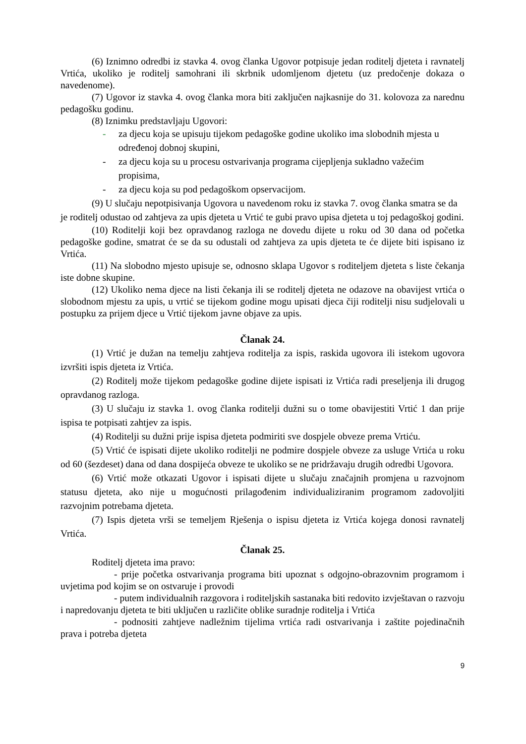(6) Iznimno odredbi iz stavka 4. ovog članka Ugovor potpisuje jedan roditelj djeteta i ravnatelj Vrtića, ukoliko je roditelj samohrani ili skrbnik udomljenom djetetu (uz predočenje dokaza o navedenome).
(7) Ugovor iz stavka 4. ovog članka mora biti zaključen najkasnije do 31. kolovoza za narednu pedagošku godinu.
(8) Iznimku predstavljaju Ugovori:
- za djecu koja se upisuju tijekom pedagoške godine ukoliko ima slobodnih mjesta u određenoj dobnoj skupini,
- za djecu koja su u procesu ostvarivanja programa cijepljenja sukladno važećim propisima,
- za djecu koja su pod pedagoškom opservacijom.
(9) U slučaju nepotpisivanja Ugovora u navedenom roku iz stavka 7. ovog članka smatra se da je roditelj odustao od zahtjeva za upis djeteta u Vrtić te gubi pravo upisa djeteta u toj pedagoškoj godini.
(10) Roditelji koji bez opravdanog razloga ne dovedu dijete u roku od 30 dana od početka pedagoške godine, smatrat će se da su odustali od zahtjeva za upis djeteta te će dijete biti ispisano iz Vrtića.
(11) Na slobodno mjesto upisuje se, odnosno sklapa Ugovor s roditeljem djeteta s liste čekanja iste dobne skupine.
(12) Ukoliko nema djece na listi čekanja ili se roditelj djeteta ne odazove na obavijest vrtića o slobodnom mjestu za upis, u vrtić se tijekom godine mogu upisati djeca čiji roditelji nisu sudjelovali u postupku za prijem djece u Vrtić tijekom javne objave za upis.
Članak 24.
(1) Vrtić je dužan na temelju zahtjeva roditelja za ispis, raskida ugovora ili istekom ugovora izvršiti ispis djeteta iz Vrtića.
(2) Roditelj može tijekom pedagoške godine dijete ispisati iz Vrtića radi preseljenja ili drugog opravdanog razloga.
(3) U slučaju iz stavka 1. ovog članka roditelji dužni su o tome obavijestiti Vrtić 1 dan prije ispisa te potpisati zahtjev za ispis.
(4) Roditelji su dužni prije ispisa djeteta podmiriti sve dospjele obveze prema Vrtiću.
(5) Vrtić će ispisati dijete ukoliko roditelji ne podmire dospjele obveze za usluge Vrtića u roku od 60 (šezdeset) dana od dana dospijeća obveze te ukoliko se ne pridržavaju drugih odredbi Ugovora.
(6) Vrtić može otkazati Ugovor i ispisati dijete u slučaju značajnih promjena u razvojnom statusu djeteta, ako nije u mogućnosti prilagođenim individualiziranim programom zadovoljiti razvojnim potrebama djeteta.
(7) Ispis djeteta vrši se temeljem Rješenja o ispisu djeteta iz Vrtića kojega donosi ravnatelj Vrtića.
Članak 25.
Roditelj djeteta ima pravo:
- prije početka ostvarivanja programa biti upoznat s odgojno-obrazovnim programom i uvjetima pod kojim se on ostvaruje i provodi
- putem individualnih razgovora i roditeljskih sastanaka biti redovito izvještavan o razvoju i napredovanju djeteta te biti uključen u različite oblike suradnje roditelja i Vrtića
- podnositi zahtjeve nadležnim tijelima vrtića radi ostvarivanja i zaštite pojedinačnih prava i potreba djeteta
9